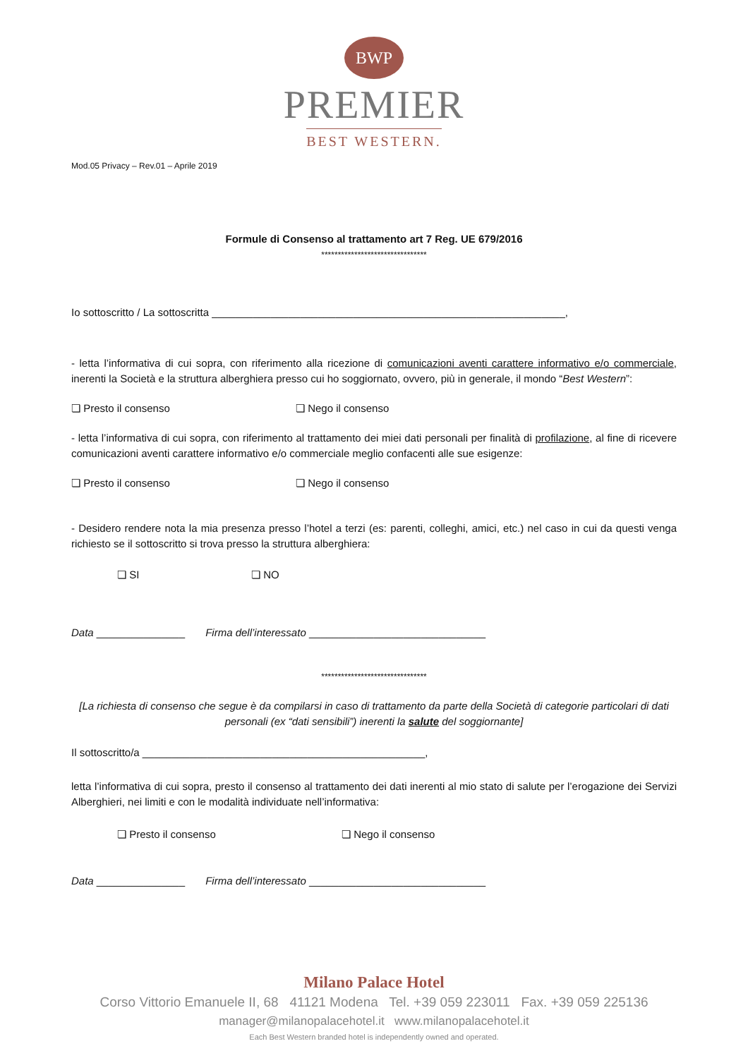BWP
PREMIER
BEST WESTERN.
Mod.05 Privacy – Rev.01 – Aprile 2019
Formule di Consenso al trattamento art 7 Reg. UE 679/2016
********************************
Io sottoscritto / La sottoscritta ____________________________________________________________,
- letta l’informativa di cui sopra, con riferimento alla ricezione di comunicazioni aventi carattere informativo e/o commerciale, inerenti la Società e la struttura alberghiera presso cui ho soggiornato, ovvero, più in generale, il mondo “Best Western”:
❏ Presto il consenso ❏ Nego il consenso
- letta l’informativa di cui sopra, con riferimento al trattamento dei miei dati personali per finalità di profilazione, al fine di ricevere comunicazioni aventi carattere informativo e/o commerciale meglio confacenti alle sue esigenze:
❏ Presto il consenso ❏ Nego il consenso
- Desidero rendere nota la mia presenza presso l’hotel a terzi (es: parenti, colleghi, amici, etc.) nel caso in cui da questi venga richiesto se il sottoscritto si trova presso la struttura alberghiera:
❏ SI ❏ NO
Data _______________ Firma dell’interessato ______________________________
********************************
[La richiesta di consenso che segue è da compilarsi in caso di trattamento da parte della Società di categorie particolari di dati personali (ex “dati sensibili”) inerenti la salute del soggiornante]
Il sottoscritto/a ________________________________________________,
letta l’informativa di cui sopra, presto il consenso al trattamento dei dati inerenti al mio stato di salute per l’erogazione dei Servizi Alberghieri, nei limiti e con le modalità individuate nell’informativa:
❏ Presto il consenso ❏ Nego il consenso
Data _______________ Firma dell’interessato ______________________________
Milano Palace Hotel
Corso Vittorio Emanuele II, 68 41121 Modena Tel. +39 059 223011 Fax. +39 059 225136
manager@milanopalacehotel.it www.milanopalacehotel.it
Each Best Western branded hotel is independently owned and operated.